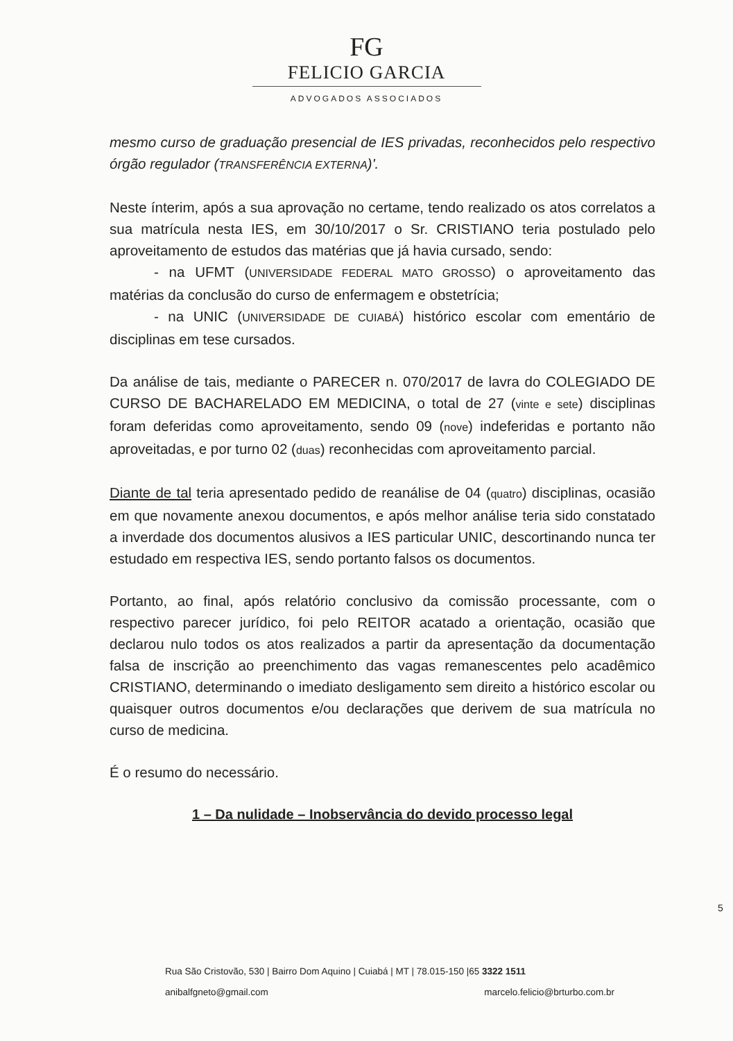FG
FELICIO GARCIA
ADVOGADOS ASSOCIADOS
mesmo curso de graduação presencial de IES privadas, reconhecidos pelo respectivo órgão regulador (TRANSFERÊNCIA EXTERNA)'.
Neste ínterim, após a sua aprovação no certame, tendo realizado os atos correlatos a sua matrícula nesta IES, em 30/10/2017 o Sr. CRISTIANO teria postulado pelo aproveitamento de estudos das matérias que já havia cursado, sendo:
- na UFMT (UNIVERSIDADE FEDERAL MATO GROSSO) o aproveitamento das matérias da conclusão do curso de enfermagem e obstetrícia;
- na UNIC (UNIVERSIDADE DE CUIABÁ) histórico escolar com ementário de disciplinas em tese cursados.
Da análise de tais, mediante o PARECER n. 070/2017 de lavra do COLEGIADO DE CURSO DE BACHARELADO EM MEDICINA, o total de 27 (vinte e sete) disciplinas foram deferidas como aproveitamento, sendo 09 (nove) indeferidas e portanto não aproveitadas, e por turno 02 (duas) reconhecidas com aproveitamento parcial.
Diante de tal teria apresentado pedido de reanálise de 04 (quatro) disciplinas, ocasião em que novamente anexou documentos, e após melhor análise teria sido constatado a inverdade dos documentos alusivos a IES particular UNIC, descortinando nunca ter estudado em respectiva IES, sendo portanto falsos os documentos.
Portanto, ao final, após relatório conclusivo da comissão processante, com o respectivo parecer jurídico, foi pelo REITOR acatado a orientação, ocasião que declarou nulo todos os atos realizados a partir da apresentação da documentação falsa de inscrição ao preenchimento das vagas remanescentes pelo acadêmico CRISTIANO, determinando o imediato desligamento sem direito a histórico escolar ou quaisquer outros documentos e/ou declarações que derivem de sua matrícula no curso de medicina.
É o resumo do necessário.
1 – Da nulidade – Inobservância do devido processo legal
5
Rua São Cristovão, 530 | Bairro Dom Aquino | Cuiabá | MT | 78.015-150 |65 3322 1511
anibalfgneto@gmail.com marcelo.felicio@brturbo.com.br